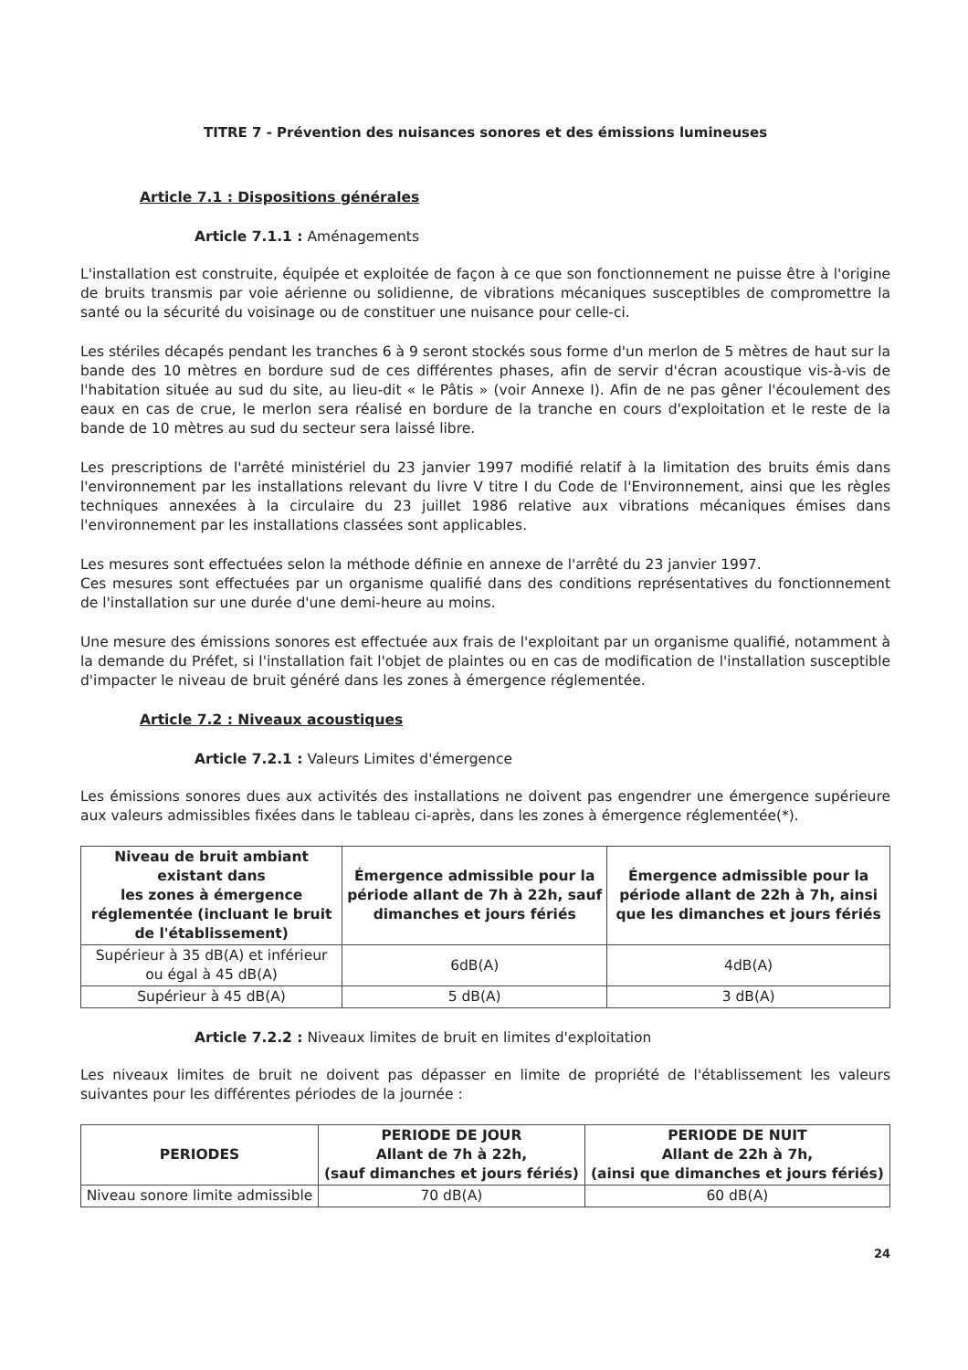TITRE 7 - Prévention des nuisances sonores et des émissions lumineuses
Article 7.1 : Dispositions générales
Article 7.1.1 : Aménagements
L'installation est construite, équipée et exploitée de façon à ce que son fonctionnement ne puisse être à l'origine de bruits transmis par voie aérienne ou solidienne, de vibrations mécaniques susceptibles de compromettre la santé ou la sécurité du voisinage ou de constituer une nuisance pour celle-ci.
Les stériles décapés pendant les tranches 6 à 9 seront stockés sous forme d'un merlon de 5 mètres de haut sur la bande des 10 mètres en bordure sud de ces différentes phases, afin de servir d'écran acoustique vis-à-vis de l'habitation située au sud du site, au lieu-dit « le Pâtis » (voir Annexe I). Afin de ne pas gêner l'écoulement des eaux en cas de crue, le merlon sera réalisé en bordure de la tranche en cours d'exploitation et le reste de la bande de 10 mètres au sud du secteur sera laissé libre.
Les prescriptions de l'arrêté ministériel du 23 janvier 1997 modifié relatif à la limitation des bruits émis dans l'environnement par les installations relevant du livre V titre I du Code de l'Environnement, ainsi que les règles techniques annexées à la circulaire du 23 juillet 1986 relative aux vibrations mécaniques émises dans l'environnement par les installations classées sont applicables.
Les mesures sont effectuées selon la méthode définie en annexe de l'arrêté du 23 janvier 1997.
Ces mesures sont effectuées par un organisme qualifié dans des conditions représentatives du fonctionnement de l'installation sur une durée d'une demi-heure au moins.
Une mesure des émissions sonores est effectuée aux frais de l'exploitant par un organisme qualifié, notamment à la demande du Préfet, si l'installation fait l'objet de plaintes ou en cas de modification de l'installation susceptible d'impacter le niveau de bruit généré dans les zones à émergence réglementée.
Article 7.2 : Niveaux acoustiques
Article 7.2.1 : Valeurs Limites d'émergence
Les émissions sonores dues aux activités des installations ne doivent pas engendrer une émergence supérieure aux valeurs admissibles fixées dans le tableau ci-après, dans les zones à émergence réglementée(*).
| Niveau de bruit ambiant existant dans les zones à émergence réglementée (incluant le bruit de l'établissement) | Émergence admissible pour la période allant de 7h à 22h, sauf dimanches et jours fériés | Émergence admissible pour la période allant de 22h à 7h, ainsi que les dimanches et jours fériés |
| --- | --- | --- |
| Supérieur à 35 dB(A) et inférieur ou égal à 45 dB(A) | 6dB(A) | 4dB(A) |
| Supérieur à 45 dB(A) | 5 dB(A) | 3 dB(A) |
Article 7.2.2 : Niveaux limites de bruit en limites d'exploitation
Les niveaux limites de bruit ne doivent pas dépasser en limite de propriété de l'établissement les valeurs suivantes pour les différentes périodes de la journée :
| PERIODES | PERIODE DE JOUR Allant de 7h à 22h, (sauf dimanches et jours fériés) | PERIODE DE NUIT Allant de 22h à 7h, (ainsi que dimanches et jours fériés) |
| --- | --- | --- |
| Niveau sonore limite admissible | 70 dB(A) | 60 dB(A) |
24